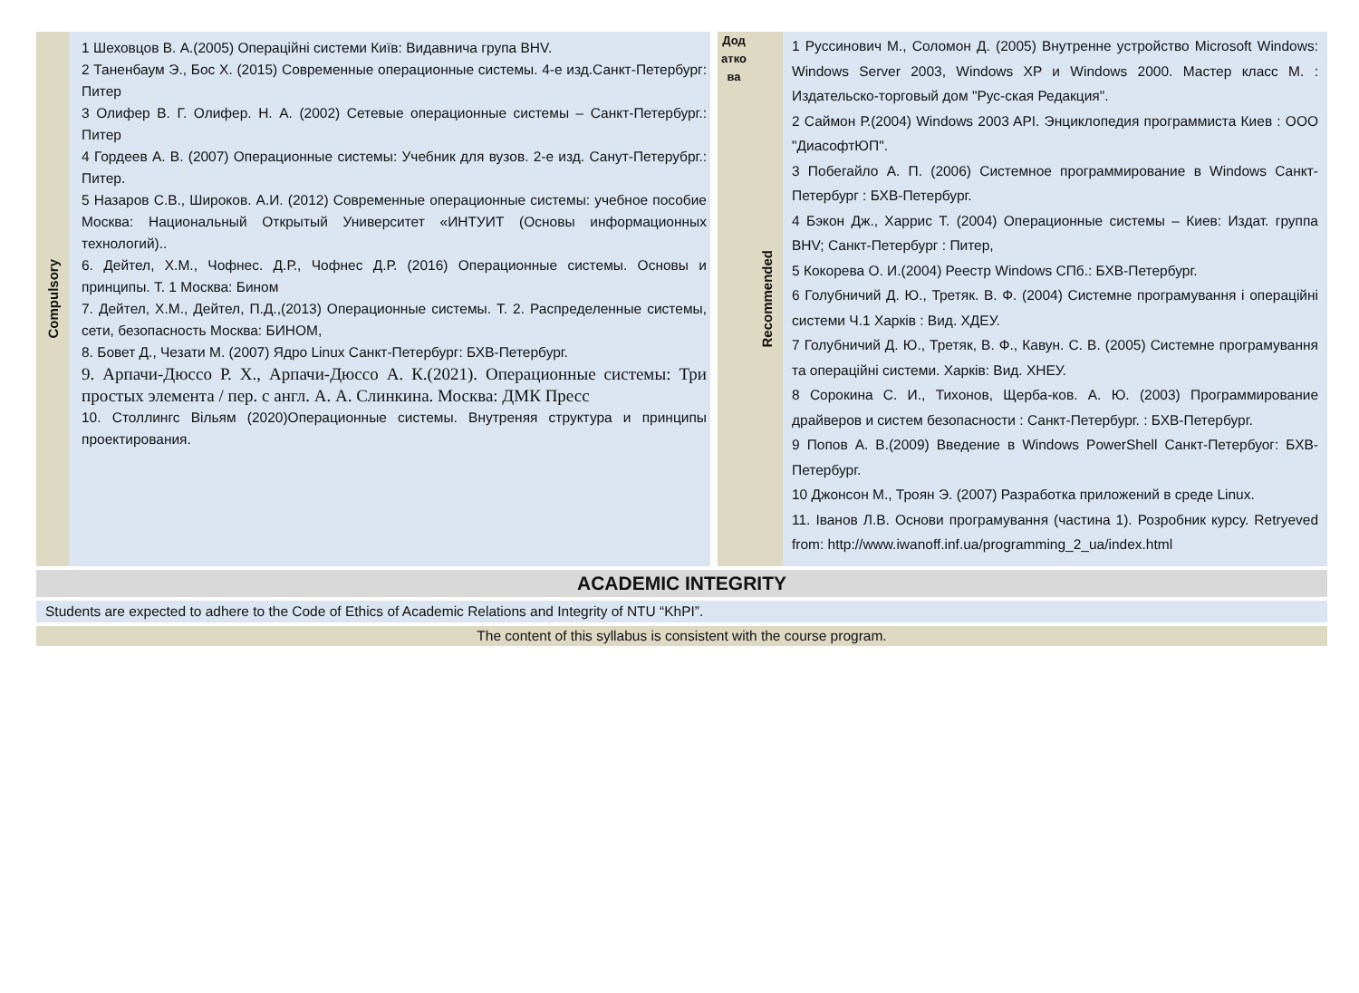| Compulsory | | 1 Шеховцов В. А.(2005) Операційні системи Київ: Видавнича група BHV. 2 Таненбаум Э., Бос Х. (2015) Современные операционные системы. 4-е изд.Санкт-Петербург: Питер 3 Олифер В. Г. Олифер. Н. А. (2002) Сетевые операционные системы – Санкт-Петербург.: Питер 4 Гордеев А. В. (2007) Операционные системы: Учебник для вузов. 2-е изд. Санут-Петерубрг.: Питер. 5 Назаров С.В., Широков. А.И. (2012) Современные операционные системы: учебное пособие Москва: Национальный Открытый Университет «ИНТУИТ (Основы информационных технологий).. 6. Дейтел, Х.М., Чофнес. Д.Р., Чофнес Д.Р. (2016) Операционные системы. Основы и принципы. Т. 1 Москва: Бином 7. Дейтел, Х.М., Дейтел, П.Д.,(2013) Операционные системы. Т. 2. Распределенные системы, сети, безопасность Москва: БИНОМ, 8. Бовет Д., Чезати М. (2007) Ядро Linux Санкт-Петербург: БХВ-Петербург. 9. Арпачи-Дюссо Р. Х., Арпачи-Дюссо А. К.(2021). Операционные системы: Три простых элемента / пер. с англ. А. А. Слинкина. Москва: ДМК Пресс 10. Столлингс Вільям (2020)Операционные системы. Внутреняя структура и принципы проектирования. | Дод атко ва | Recommended | 1 Руссинович М., Соломон Д. (2005) Внутренне устройство Microsoft Windows: Windows Server 2003, Windows XP и Windows 2000. Мастер класс М. : Издательско-торговый дом "Рус-ская Редакция". 2 Саймон Р.(2004) Windows 2003 API. Энциклопедия программиста Киев : ООО "ДиасофтЮП". 3 Побегайло А. П. (2006) Системное программирование в Windows Санкт-Петербург : БХВ-Петербург. 4 Бэкон Дж., Харрис Т. (2004) Операционные системы – Киев: Издат. группа BHV; Санкт-Петербург : Питер, 5 Кокорева О. И.(2004) Реестр Windows СПб.: БХВ-Петербург. 6 Голубничий Д. Ю., Третяк. В. Ф. (2004) Системне програмування і операційні системи Ч.1 Харків : Вид. ХДЕУ. 7 Голубничий Д. Ю., Третяк, В. Ф., Кавун. С. В. (2005) Системне програмування та операційні системи. Харків: Вид. ХНЕУ. 8 Сорокина С. И., Тихонов, Щерба-ков. А. Ю. (2003) Программирование драйверов и систем безопасности : Санкт-Петербург. : БХВ-Петербург. 9 Попов А. В.(2009) Введение в Windows PowerShell Санкт-Петербуог: БХВ-Петербург. 10 Джонсон М., Троян Э. (2007) Разработка приложений в среде Linux. 11. Іванов Л.В. Основи програмування (частина 1). Розробник курсу. Retryeved from: http://www.iwanoff.inf.ua/programming_2_ua/index.html |
ACADEMIC INTEGRITY
Students are expected to adhere to the Code of Ethics of Academic Relations and Integrity of NTU “KhPI”.
The content of this syllabus is consistent with the course program.